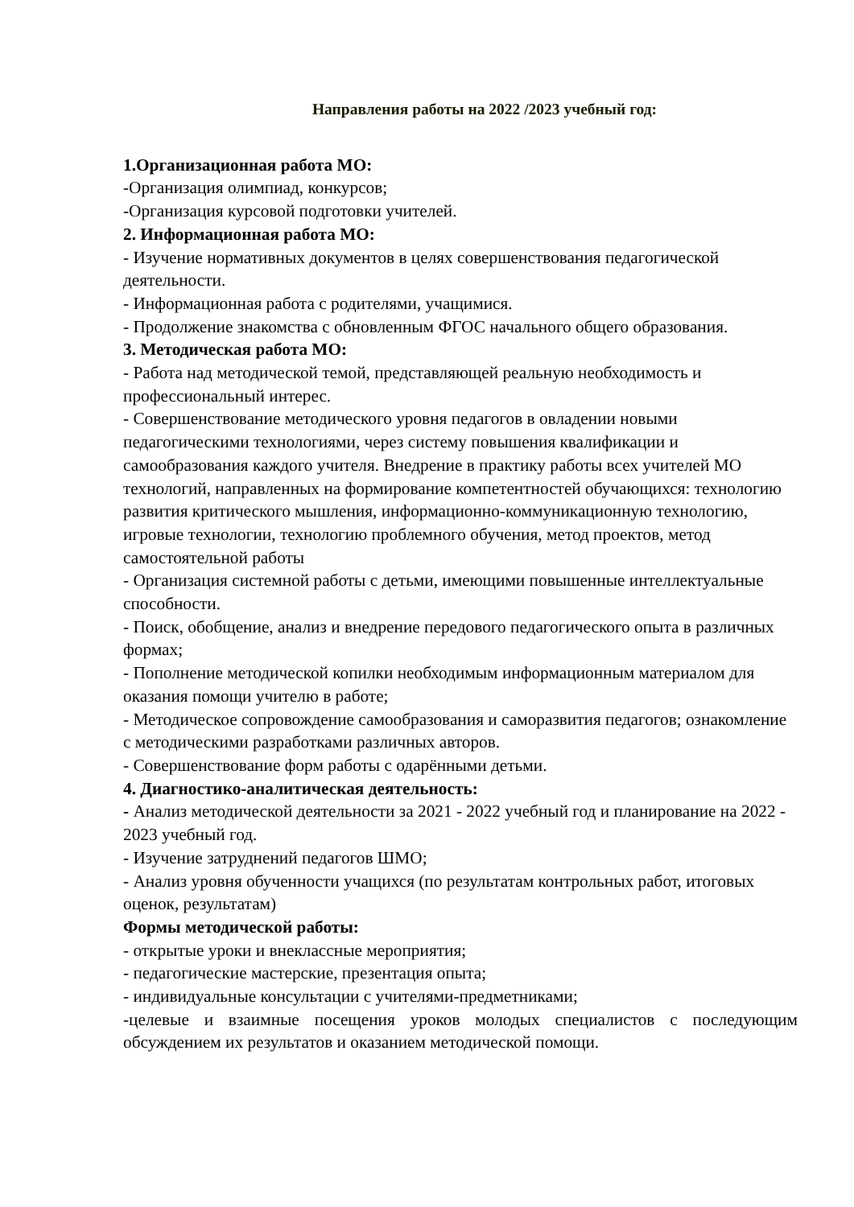Направления работы на 2022 /2023 учебный год:
1.Организационная работа МО:
-Организация олимпиад, конкурсов;
-Организация курсовой подготовки учителей.
2. Информационная работа МО:
- Изучение нормативных документов в целях совершенствования педагогической деятельности.
- Информационная работа с родителями, учащимися.
- Продолжение знакомства с обновленным ФГОС начального общего образования.
3. Методическая работа МО:
- Работа над методической темой, представляющей реальную необходимость и профессиональный интерес.
- Совершенствование методического уровня педагогов в овладении новыми педагогическими технологиями, через систему повышения квалификации и самообразования каждого учителя. Внедрение в практику работы всех учителей МО технологий, направленных на формирование компетентностей обучающихся: технологию развития критического мышления, информационно-коммуникационную технологию, игровые технологии, технологию проблемного обучения, метод проектов, метод самостоятельной работы
- Организация системной работы с детьми, имеющими повышенные интеллектуальные способности.
- Поиск, обобщение, анализ и внедрение передового педагогического опыта в различных формах;
- Пополнение методической копилки необходимым информационным материалом для оказания помощи учителю в работе;
- Методическое сопровождение самообразования и саморазвития педагогов; ознакомление с методическими разработками различных авторов.
- Совершенствование форм работы с одарёнными детьми.
4. Диагностико-аналитическая деятельность:
- Анализ методической деятельности за 2021 - 2022 учебный год и планирование на 2022 - 2023 учебный год.
- Изучение затруднений педагогов ШМО;
- Анализ уровня обученности учащихся (по результатам контрольных работ, итоговых оценок, результатам)
Формы методической работы:
- открытые уроки и внеклассные мероприятия;
- педагогические мастерские, презентация опыта;
- индивидуальные консультации с учителями-предметниками;
-целевые и взаимные посещения уроков молодых специалистов с последующим обсуждением их результатов и оказанием методической помощи.